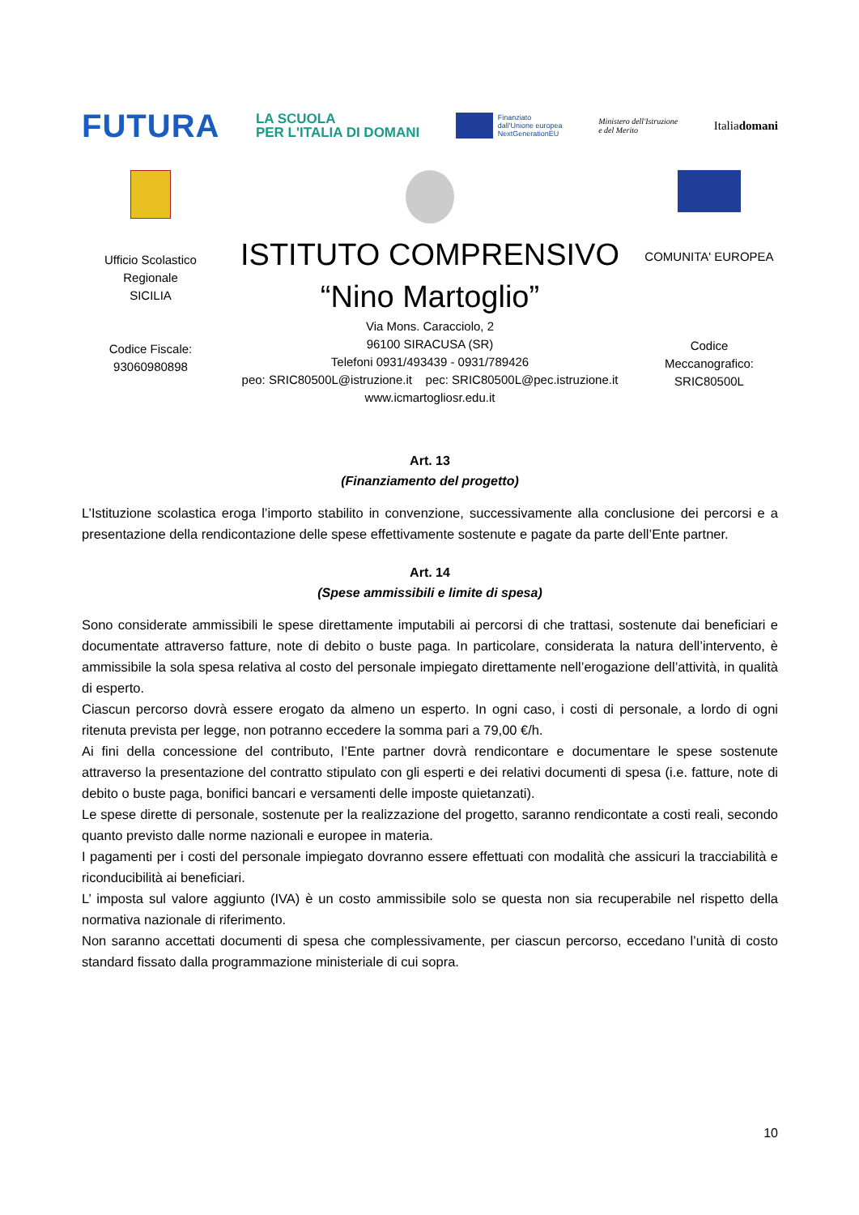FUTURA
LA SCUOLA
PER L'ITALIA DI DOMANI
Finanziato
dall'Unione europea
NextGenerationEU
Ministero dell'Istruzione
e del Merito
Italiadomani
Ufficio Scolastico
Regionale
SICILIA
Codice Fiscale:
93060980898
ISTITUTO COMPRENSIVO
“Nino Martoglio”
Via Mons. Caracciolo, 2
96100 SIRACUSA (SR)
Telefoni 0931/493439 - 0931/789426
peo: SRIC80500L@istruzione.it pec: SRIC80500L@pec.istruzione.it
www.icmartogliosr.edu.it
COMUNITA' EUROPEA
Codice
Meccanografico:
SRIC80500L
Art. 13
(Finanziamento del progetto)
L’Istituzione scolastica eroga l’importo stabilito in convenzione, successivamente alla conclusione dei percorsi e a presentazione della rendicontazione delle spese effettivamente sostenute e pagate da parte dell’Ente partner.
Art. 14
(Spese ammissibili e limite di spesa)
Sono considerate ammissibili le spese direttamente imputabili ai percorsi di che trattasi, sostenute dai beneficiari e documentate attraverso fatture, note di debito o buste paga. In particolare, considerata la natura dell’intervento, è ammissibile la sola spesa relativa al costo del personale impiegato direttamente nell’erogazione dell’attività, in qualità di esperto.
Ciascun percorso dovrà essere erogato da almeno un esperto. In ogni caso, i costi di personale, a lordo di ogni ritenuta prevista per legge, non potranno eccedere la somma pari a 79,00 €/h.
Ai fini della concessione del contributo, l’Ente partner dovrà rendicontare e documentare le spese sostenute attraverso la presentazione del contratto stipulato con gli esperti e dei relativi documenti di spesa (i.e. fatture, note di debito o buste paga, bonifici bancari e versamenti delle imposte quietanzati).
Le spese dirette di personale, sostenute per la realizzazione del progetto, saranno rendicontate a costi reali, secondo quanto previsto dalle norme nazionali e europee in materia.
I pagamenti per i costi del personale impiegato dovranno essere effettuati con modalità che assicuri la tracciabilità e riconducibilità ai beneficiari.
L’ imposta sul valore aggiunto (IVA) è un costo ammissibile solo se questa non sia recuperabile nel rispetto della normativa nazionale di riferimento.
Non saranno accettati documenti di spesa che complessivamente, per ciascun percorso, eccedano l’unità di costo standard fissato dalla programmazione ministeriale di cui sopra.
10